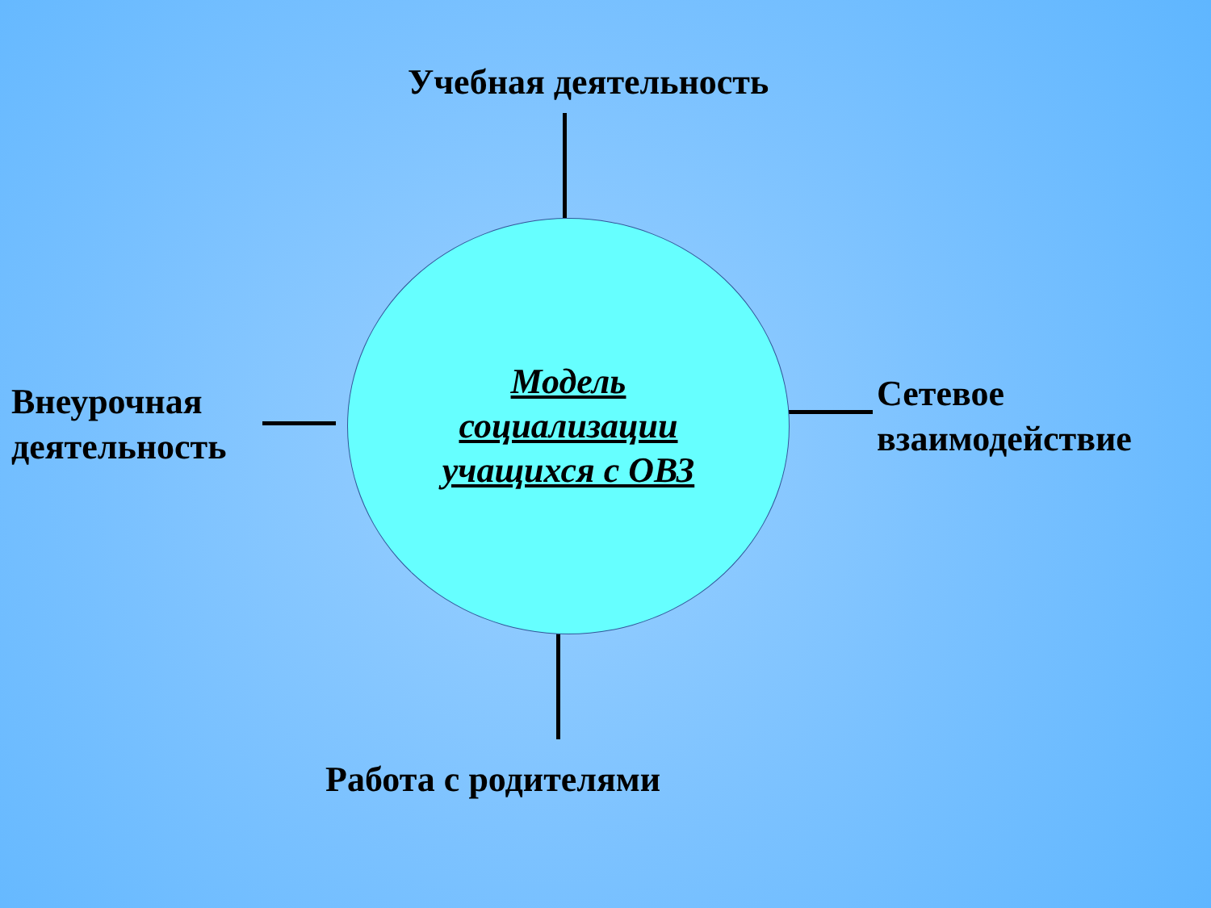Учебная деятельность
Внеурочная
деятельность
Модель
социализации
учащихся с ОВЗ
Сетевое
взаимодействие
Работа с родителями